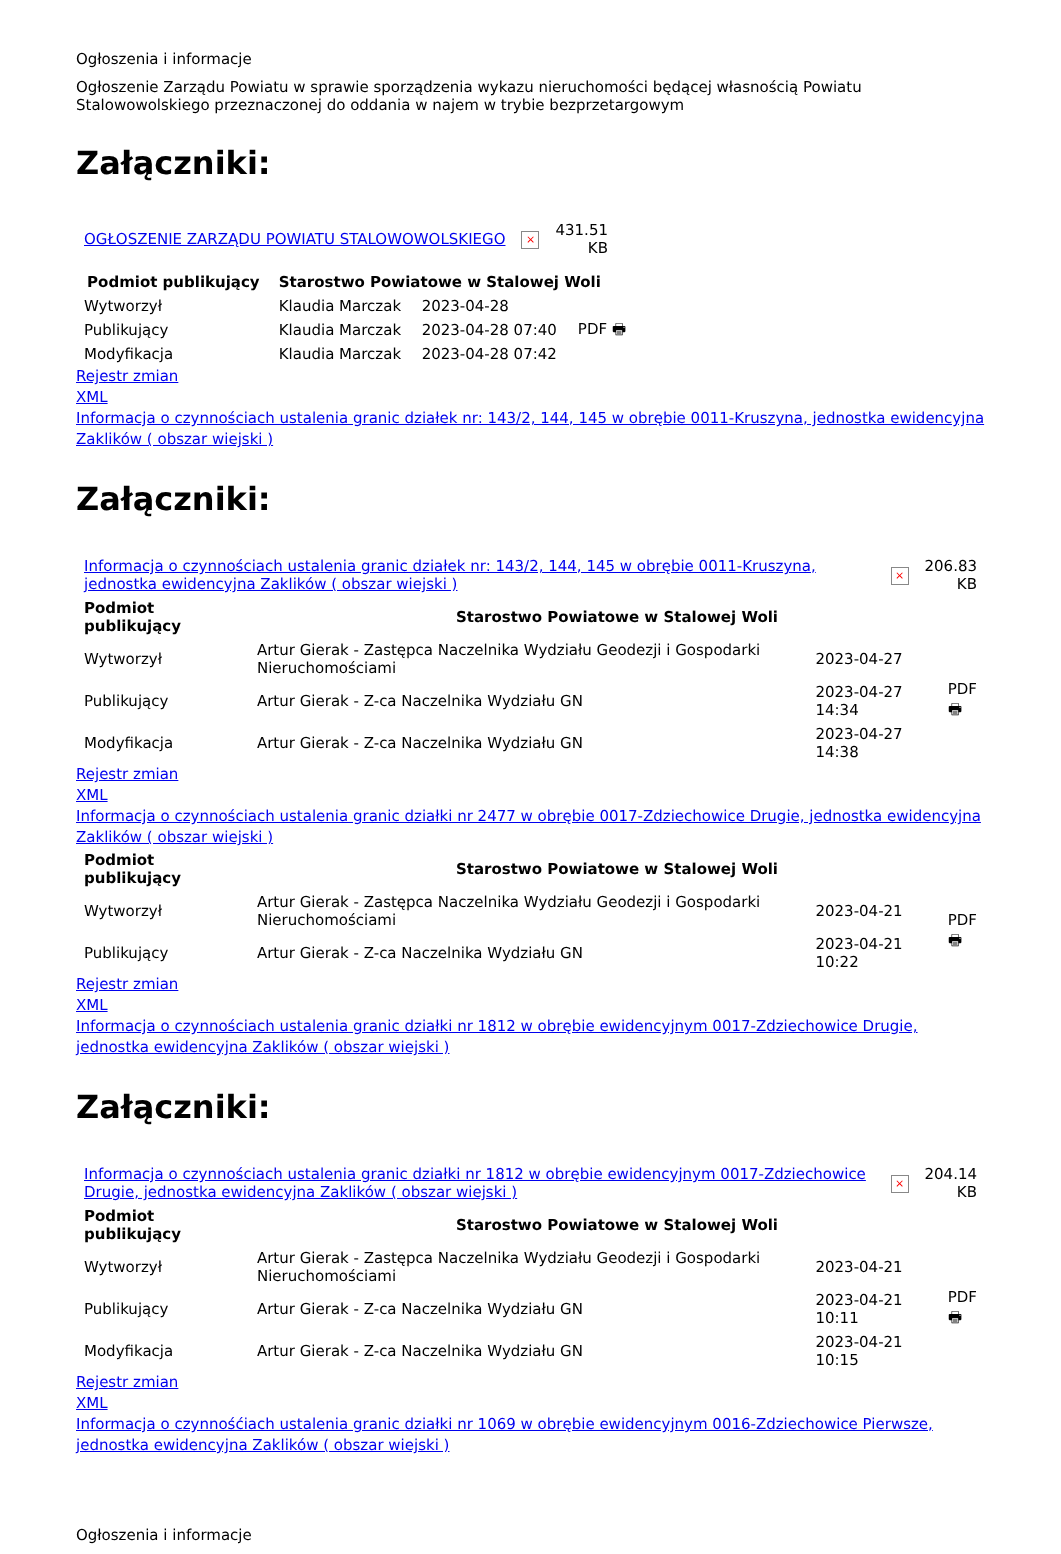Ogłoszenia i informacje
Ogłoszenie Zarządu Powiatu w sprawie sporządzenia wykazu nieruchomości będącej własnością Powiatu Stalowowolskiego przeznaczonej do oddania w najem w trybie bezprzetargowym
Załączniki:
| OGŁOSZENIE ZARZĄDU POWIATU STALOWOWOLSKIEGO | × | 431.51 KB |
| Podmiot publikujący | Starostwo Powiatowe w Stalowej Woli | | |
| --- | --- | --- | --- |
| Wytworzył | Klaudia Marczak | 2023-04-28 | PDF 🖶 |
| Publikujący | Klaudia Marczak | 2023-04-28 07:40 | |
| Modyfikacja | Klaudia Marczak | 2023-04-28 07:42 | |
Rejestr zmian
XML
Informacja o czynnościach ustalenia granic działek nr: 143/2, 144, 145 w obrębie 0011-Kruszyna, jednostka ewidencyjna Zaklików ( obszar wiejski )
Załączniki:
| Informacja o czynnościach ustalenia granic działek nr: 143/2, 144, 145 w obrębie 0011-Kruszyna, jednostka ewidencyjna Zaklików ( obszar wiejski ) | × | 206.83 KB |
| Podmiot publikujący | Starostwo Powiatowe w Stalowej Woli | | |
| --- | --- | --- | --- |
| Wytworzył | Artur Gierak - Zastępca Naczelnika Wydziału Geodezji i Gospodarki Nieruchomościami | 2023-04-27 | PDF 🖶 |
| Publikujący | Artur Gierak - Z-ca Naczelnika Wydziału GN | 2023-04-27 14:34 | |
| Modyfikacja | Artur Gierak - Z-ca Naczelnika Wydziału GN | 2023-04-27 14:38 | |
Rejestr zmian
XML
Informacja o czynnościach ustalenia granic działki nr 2477 w obrębie 0017-Zdziechowice Drugie, jednostka ewidencyjna Zaklików ( obszar wiejski )
| Podmiot publikujący | Starostwo Powiatowe w Stalowej Woli | | |
| --- | --- | --- | --- |
| Wytworzył | Artur Gierak - Zastępca Naczelnika Wydziału Geodezji i Gospodarki Nieruchomościami | 2023-04-21 | PDF 🖶 |
| Publikujący | Artur Gierak - Z-ca Naczelnika Wydziału GN | 2023-04-21 10:22 | |
Rejestr zmian
XML
Informacja o czynnościach ustalenia granic działki nr 1812 w obrębie ewidencyjnym 0017-Zdziechowice Drugie, jednostka ewidencyjna Zaklików ( obszar wiejski )
Załączniki:
| Informacja o czynnościach ustalenia granic działki nr 1812 w obrębie ewidencyjnym 0017-Zdziechowice Drugie, jednostka ewidencyjna Zaklików ( obszar wiejski ) | × | 204.14 KB |
| Podmiot publikujący | Starostwo Powiatowe w Stalowej Woli | | |
| --- | --- | --- | --- |
| Wytworzył | Artur Gierak - Zastępca Naczelnika Wydziału Geodezji i Gospodarki Nieruchomościami | 2023-04-21 | PDF 🖶 |
| Publikujący | Artur Gierak - Z-ca Naczelnika Wydziału GN | 2023-04-21 10:11 | |
| Modyfikacja | Artur Gierak - Z-ca Naczelnika Wydziału GN | 2023-04-21 10:15 | |
Rejestr zmian
XML
Informacja o czynnośćiach ustalenia granic działki nr 1069 w obrębie ewidencyjnym 0016-Zdziechowice Pierwsze, jednostka ewidencyjna Zaklików ( obszar wiejski )
Ogłoszenia i informacje